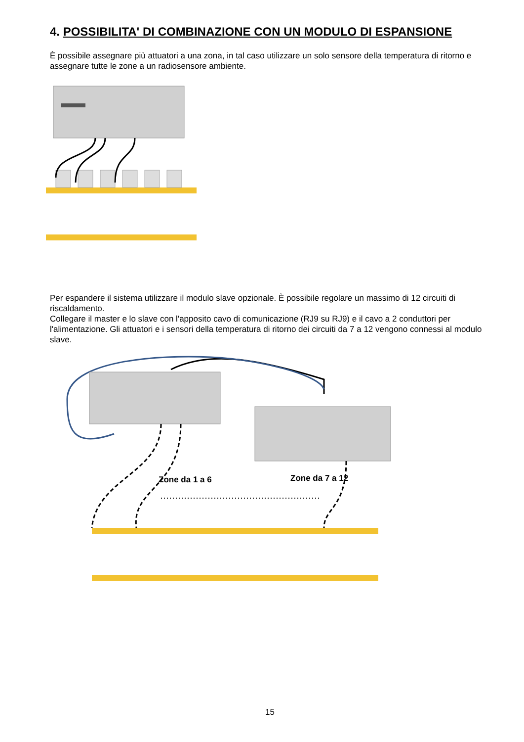4. POSSIBILITA' DI COMBINAZIONE CON UN MODULO DI ESPANSIONE
È possibile assegnare più attuatori a una zona, in tal caso utilizzare un solo sensore della temperatura di ritorno e assegnare tutte le zone a un radiosensore ambiente.
Per espandere il sistema utilizzare il modulo slave opzionale. È possibile regolare un massimo di 12 circuiti di riscaldamento.
Collegare il master e lo slave con l'apposito cavo di comunicazione (RJ9 su RJ9) e il cavo a 2 conduttori per l'alimentazione. Gli attuatori e i sensori della temperatura di ritorno dei circuiti da 7 a 12 vengono connessi al modulo slave.
Zone da 1 a 6 Zone da 7 a 12
15